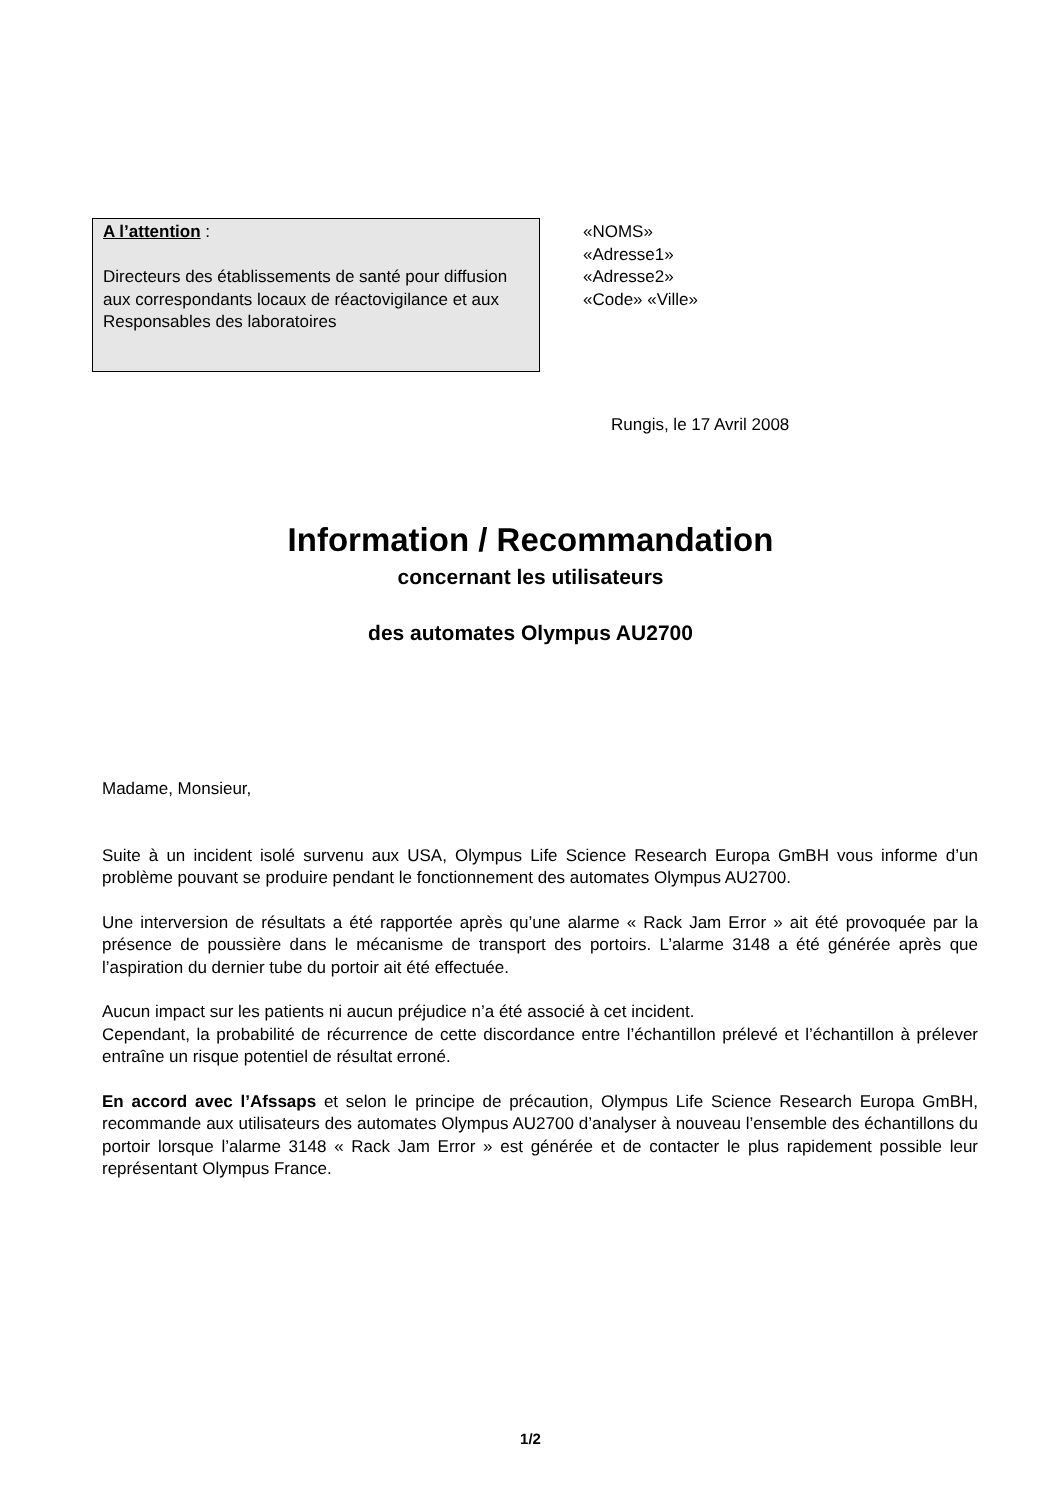A l’attention :
Directeurs des établissements de santé pour diffusion aux correspondants locaux de réactovigilance et aux Responsables des laboratoires
«NOMS»
«Adresse1»
«Adresse2»
«Code» «Ville»
Rungis, le 17 Avril 2008
Information / Recommandation
concernant les utilisateurs
des automates Olympus AU2700
Madame, Monsieur,
Suite à un incident isolé survenu aux USA, Olympus Life Science Research Europa GmBH vous informe d’un problème pouvant se produire pendant le fonctionnement des automates Olympus AU2700.
Une interversion de résultats a été rapportée après qu’une alarme « Rack Jam Error » ait été provoquée par la présence de poussière dans le mécanisme de transport des portoirs. L’alarme 3148 a été générée après que l’aspiration du dernier tube du portoir ait été effectuée.
Aucun impact sur les patients ni aucun préjudice n’a été associé à cet incident.
Cependant, la probabilité de récurrence de cette discordance entre l’échantillon prélevé et l’échantillon à prélever entraîne un risque potentiel de résultat erroné.
En accord avec l’Afssaps et selon le principe de précaution, Olympus Life Science Research Europa GmBH, recommande aux utilisateurs des automates Olympus AU2700 d’analyser à nouveau l’ensemble des échantillons du portoir lorsque l’alarme 3148 « Rack Jam Error » est générée et de contacter le plus rapidement possible leur représentant Olympus France.
1/2